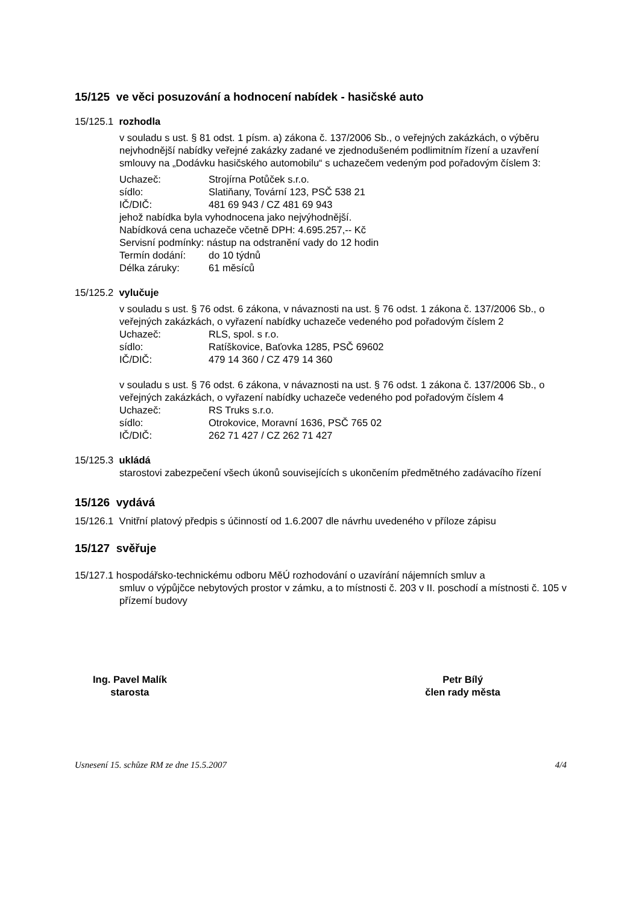15/125 ve věci posuzování a hodnocení nabídek - hasičské auto
15/125.1 rozhodla
v souladu s ust. § 81 odst. 1 písm. a) zákona č. 137/2006 Sb., o veřejných zakázkách, o výběru nejvhodnější nabídky veřejné zakázky zadané ve zjednodušeném podlimitním řízení a uzavření smlouvy na „Dodávku hasičského automobilu“ s uchazečem vedeným pod pořadovým číslem 3:
Uchazeč: Strojírna Potůček s.r.o.
sídlo: Slatiňany, Tovární 123, PSČ 538 21
IČ/DIČ: 481 69 943 / CZ 481 69 943
jehož nabídka byla vyhodnocena jako nejvýhodnější.
Nabídková cena uchazeče včetně DPH: 4.695.257,-- Kč
Servisní podmínky: nástup na odstranění vady do 12 hodin
Termín dodání: do 10 týdnů
Délka záruky: 61 měsíců
15/125.2 vylučuje
v souladu s ust. § 76 odst. 6 zákona, v návaznosti na ust. § 76 odst. 1 zákona č. 137/2006 Sb., o veřejných zakázkách, o vyřazení nabídky uchazeče vedeného pod pořadovým číslem 2
Uchazeč: RLS, spol. s r.o.
sídlo: Ratíškovice, Baťovka 1285, PSČ 69602
IČ/DIČ: 479 14 360 / CZ 479 14 360
v souladu s ust. § 76 odst. 6 zákona, v návaznosti na ust. § 76 odst. 1 zákona č. 137/2006 Sb., o veřejných zakázkách, o vyřazení nabídky uchazeče vedeného pod pořadovým číslem 4
Uchazeč: RS Truks s.r.o.
sídlo: Otrokovice, Moravní 1636, PSČ 765 02
IČ/DIČ: 262 71 427 / CZ 262 71 427
15/125.3 ukládá
starostovi zabezpečení všech úkonů souvisejících s ukončením předmětného zadávacího řízení
15/126 vydává
15/126.1 Vnitřní platový předpis s účinností od 1.6.2007 dle návrhu uvedeného v příloze zápisu
15/127 svěřuje
15/127.1 hospodářsko-technickému odboru MěÚ rozhodování o uzavírání nájemních smluv a
smluv o výpůjčce nebytových prostor v zámku, a to místnosti č. 203 v II. poschodí a místnosti č. 105 v přízemí budovy
Ing. Pavel Malík
starosta
Petr Bílý
člen rady města
Usnesení 15. schůze RM ze dne 15.5.2007 4/4